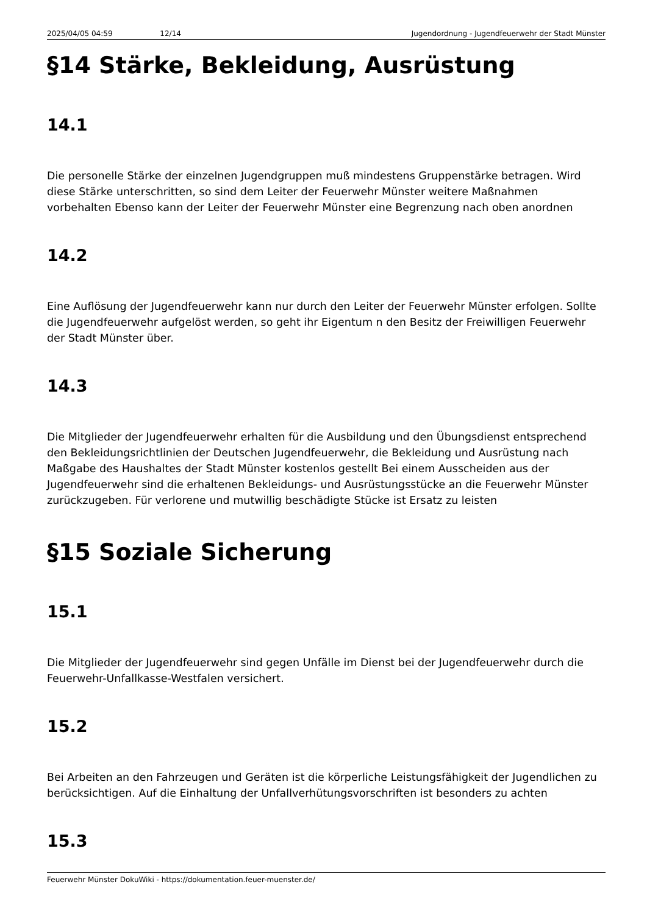2025/04/05 04:59 12/14 Jugendordnung - Jugendfeuerwehr der Stadt Münster
§14 Stärke, Bekleidung, Ausrüstung
14.1
Die personelle Stärke der einzelnen Jugendgruppen muß mindestens Gruppenstärke betragen. Wird diese Stärke unterschritten, so sind dem Leiter der Feuerwehr Münster weitere Maßnahmen vorbehalten Ebenso kann der Leiter der Feuerwehr Münster eine Begrenzung nach oben anordnen
14.2
Eine Auflösung der Jugendfeuerwehr kann nur durch den Leiter der Feuerwehr Münster erfolgen. Sollte die Jugendfeuerwehr aufgelöst werden, so geht ihr Eigentum n den Besitz der Freiwilligen Feuerwehr der Stadt Münster über.
14.3
Die Mitglieder der Jugendfeuerwehr erhalten für die Ausbildung und den Übungsdienst entsprechend den Bekleidungsrichtlinien der Deutschen Jugendfeuerwehr, die Bekleidung und Ausrüstung nach Maßgabe des Haushaltes der Stadt Münster kostenlos gestellt Bei einem Ausscheiden aus der Jugendfeuerwehr sind die erhaltenen Bekleidungs- und Ausrüstungsstücke an die Feuerwehr Münster zurückzugeben. Für verlorene und mutwillig beschädigte Stücke ist Ersatz zu leisten
§15 Soziale Sicherung
15.1
Die Mitglieder der Jugendfeuerwehr sind gegen Unfälle im Dienst bei der Jugendfeuerwehr durch die Feuerwehr-Unfallkasse-Westfalen versichert.
15.2
Bei Arbeiten an den Fahrzeugen und Geräten ist die körperliche Leistungsfähigkeit der Jugendlichen zu berücksichtigen. Auf die Einhaltung der Unfallverhütungsvorschriften ist besonders zu achten
15.3
Feuerwehr Münster DokuWiki - https://dokumentation.feuer-muenster.de/